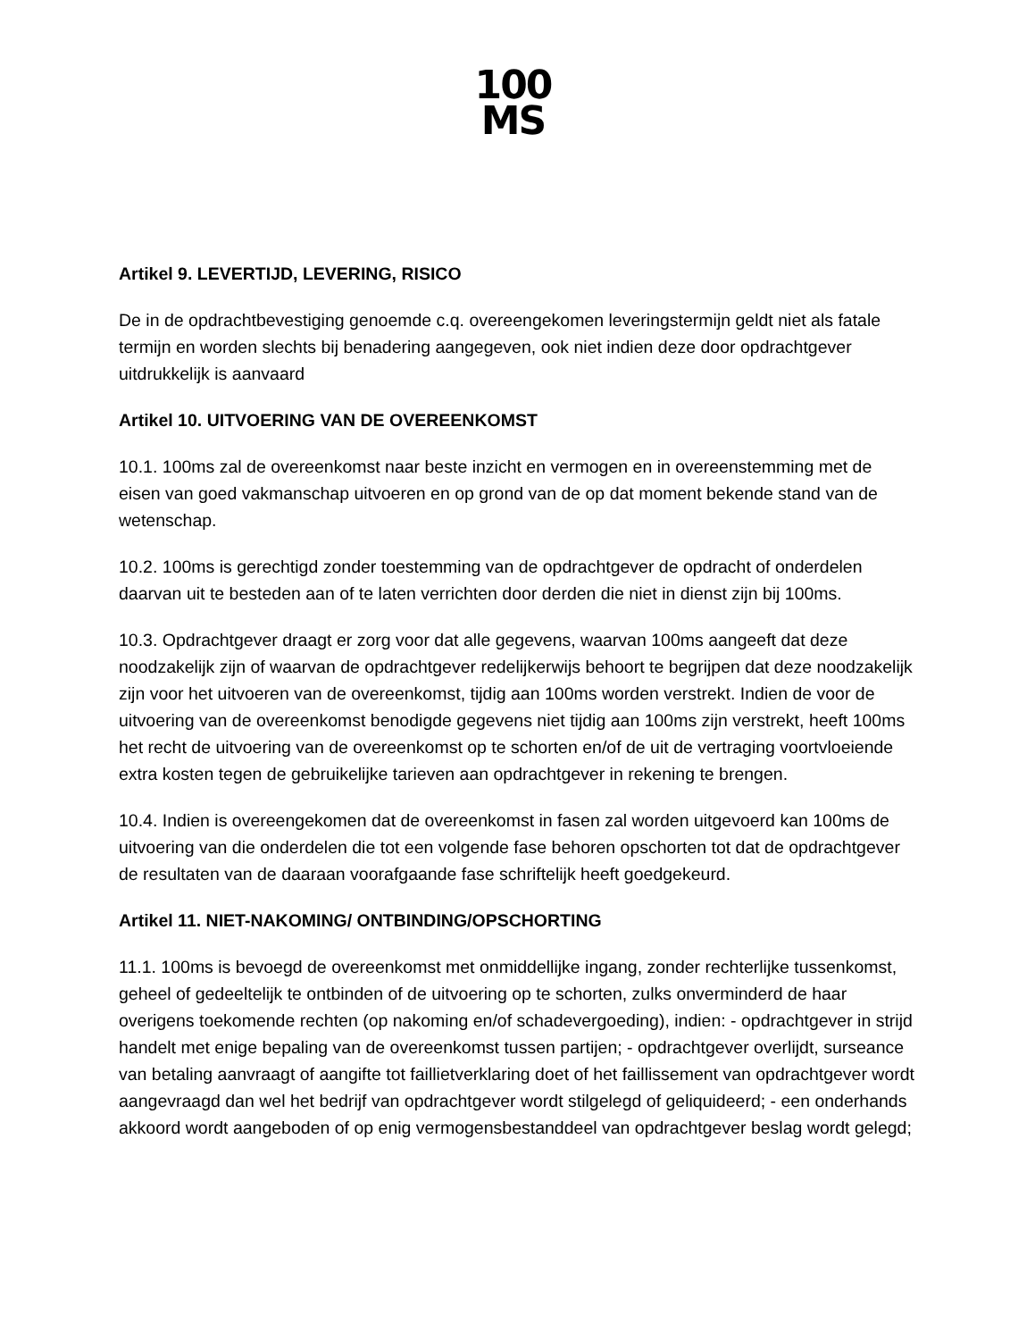100
MS
Artikel 9. LEVERTIJD, LEVERING, RISICO
De in de opdrachtbevestiging genoemde c.q. overeengekomen leveringstermijn geldt niet als fatale termijn en worden slechts bij benadering aangegeven, ook niet indien deze door opdrachtgever uitdrukkelijk is aanvaard
Artikel 10. UITVOERING VAN DE OVEREENKOMST
10.1. 100ms zal de overeenkomst naar beste inzicht en vermogen en in overeenstemming met de eisen van goed vakmanschap uitvoeren en op grond van de op dat moment bekende stand van de wetenschap.
10.2. 100ms is gerechtigd zonder toestemming van de opdrachtgever de opdracht of onderdelen daarvan uit te besteden aan of te laten verrichten door derden die niet in dienst zijn bij 100ms.
10.3. Opdrachtgever draagt er zorg voor dat alle gegevens, waarvan 100ms aangeeft dat deze noodzakelijk zijn of waarvan de opdrachtgever redelijkerwijs behoort te begrijpen dat deze noodzakelijk zijn voor het uitvoeren van de overeenkomst, tijdig aan 100ms worden verstrekt. Indien de voor de uitvoering van de overeenkomst benodigde gegevens niet tijdig aan 100ms zijn verstrekt, heeft 100ms het recht de uitvoering van de overeenkomst op te schorten en/of de uit de vertraging voortvloeiende extra kosten tegen de gebruikelijke tarieven aan opdrachtgever in rekening te brengen.
10.4. Indien is overeengekomen dat de overeenkomst in fasen zal worden uitgevoerd kan 100ms de uitvoering van die onderdelen die tot een volgende fase behoren opschorten tot dat de opdrachtgever de resultaten van de daaraan voorafgaande fase schriftelijk heeft goedgekeurd.
Artikel 11. NIET-NAKOMING/ ONTBINDING/OPSCHORTING
11.1. 100ms is bevoegd de overeenkomst met onmiddellijke ingang, zonder rechterlijke tussenkomst, geheel of gedeeltelijk te ontbinden of de uitvoering op te schorten, zulks onverminderd de haar overigens toekomende rechten (op nakoming en/of schadevergoeding), indien: - opdrachtgever in strijd handelt met enige bepaling van de overeenkomst tussen partijen; - opdrachtgever overlijdt, surseance van betaling aanvraagt of aangifte tot faillietverklaring doet of het faillissement van opdrachtgever wordt aangevraagd dan wel het bedrijf van opdrachtgever wordt stilgelegd of geliquideerd; - een onderhands akkoord wordt aangeboden of op enig vermogensbestanddeel van opdrachtgever beslag wordt gelegd;